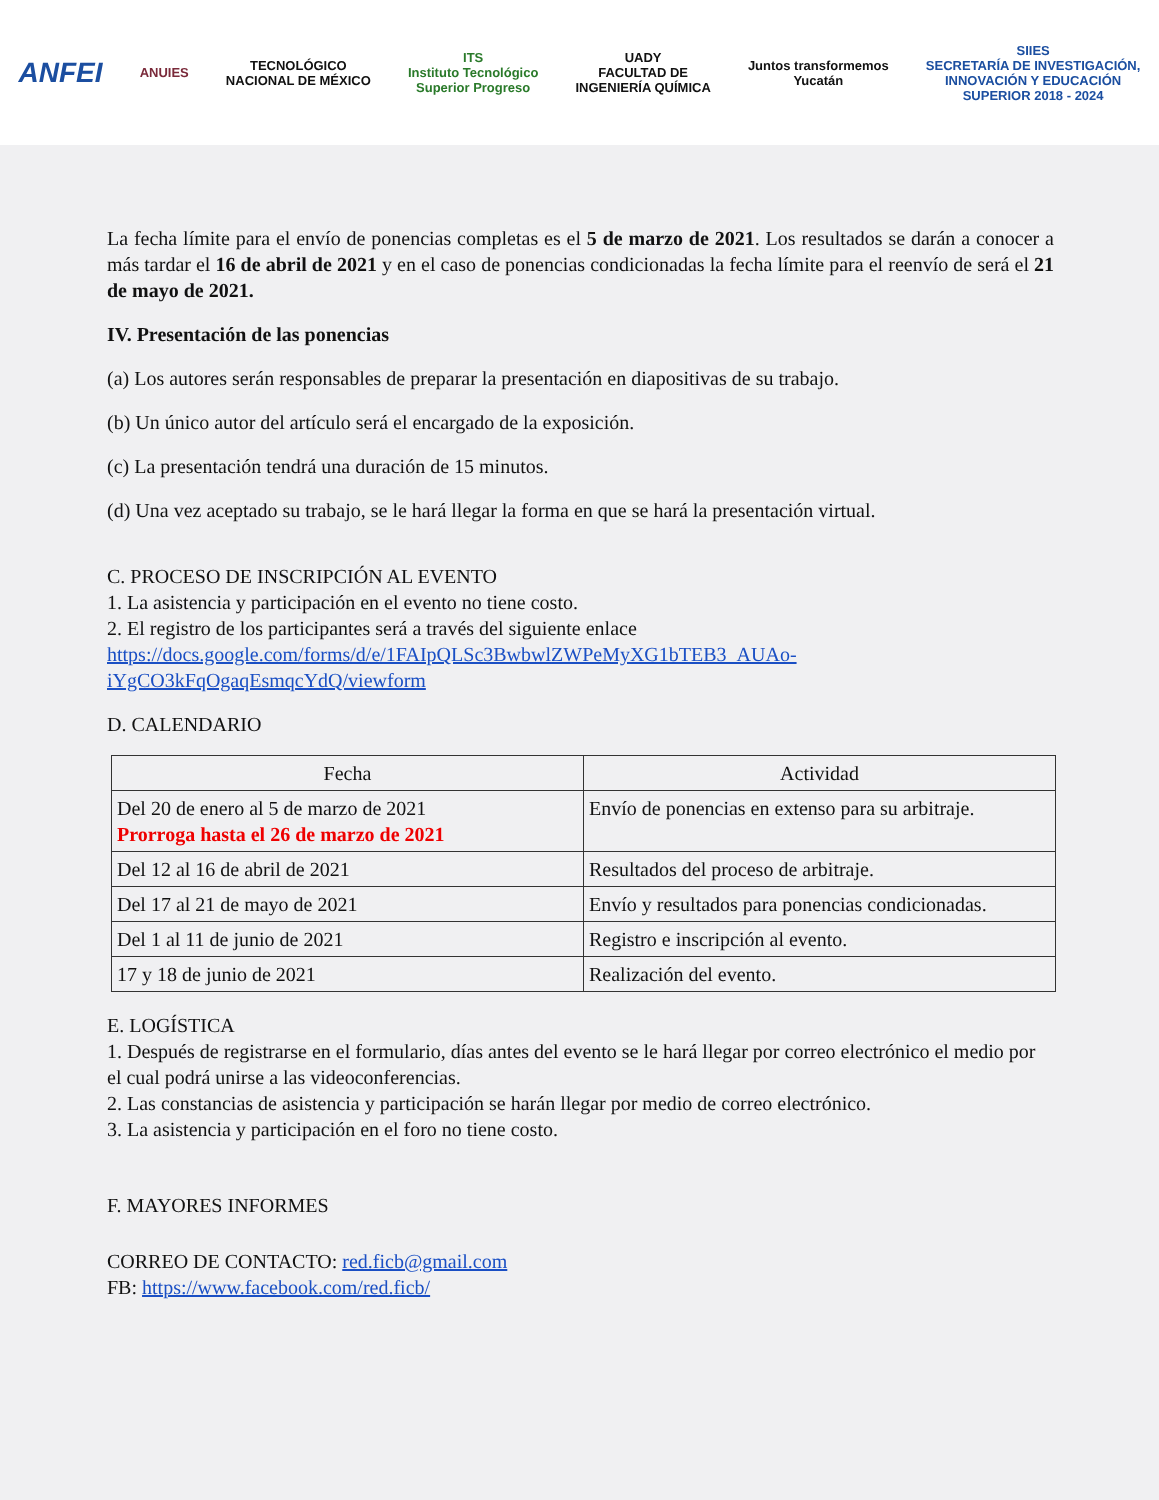ANFEI
ANUIES
TECNOLÓGICO
NACIONAL DE MÉXICO
ITS
Instituto Tecnológico
Superior Progreso
UADY
FACULTAD DE
INGENIERÍA QUÍMICA
Juntos transformemos
Yucatán
SIIES
SECRETARÍA DE INVESTIGACIÓN,
INNOVACIÓN Y EDUCACIÓN
SUPERIOR 2018 - 2024
La fecha límite para el envío de ponencias completas es el 5 de marzo de 2021. Los resultados se darán a conocer a más tardar el 16 de abril de 2021 y en el caso de ponencias condicionadas la fecha límite para el reenvío de será el 21 de mayo de 2021.
IV. Presentación de las ponencias
(a) Los autores serán responsables de preparar la presentación en diapositivas de su trabajo.
(b) Un único autor del artículo será el encargado de la exposición.
(c) La presentación tendrá una duración de 15 minutos.
(d) Una vez aceptado su trabajo, se le hará llegar la forma en que se hará la presentación virtual.
C. PROCESO DE INSCRIPCIÓN AL EVENTO
1. La asistencia y participación en el evento no tiene costo.
2. El registro de los participantes será a través del siguiente enlace
https://docs.google.com/forms/d/e/1FAIpQLSc3BwbwlZWPeMyXG1bTEB3_AUAo-iYgCO3kFqOgaqEsmqcYdQ/viewform
D. CALENDARIO
| Fecha | Actividad |
| --- | --- |
| Del 20 de enero al 5 de marzo de 2021 Prorroga hasta el 26 de marzo de 2021 | Envío de ponencias en extenso para su arbitraje. |
| Del 12 al 16 de abril de 2021 | Resultados del proceso de arbitraje. |
| Del 17 al 21 de mayo de 2021 | Envío y resultados para ponencias condicionadas. |
| Del 1 al 11 de junio de 2021 | Registro e inscripción al evento. |
| 17 y 18 de junio de 2021 | Realización del evento. |
E. LOGÍSTICA
1. Después de registrarse en el formulario, días antes del evento se le hará llegar por correo electrónico el medio por el cual podrá unirse a las videoconferencias.
2. Las constancias de asistencia y participación se harán llegar por medio de correo electrónico.
3. La asistencia y participación en el foro no tiene costo.
F. MAYORES INFORMES
CORREO DE CONTACTO: red.ficb@gmail.com
FB: https://www.facebook.com/red.ficb/